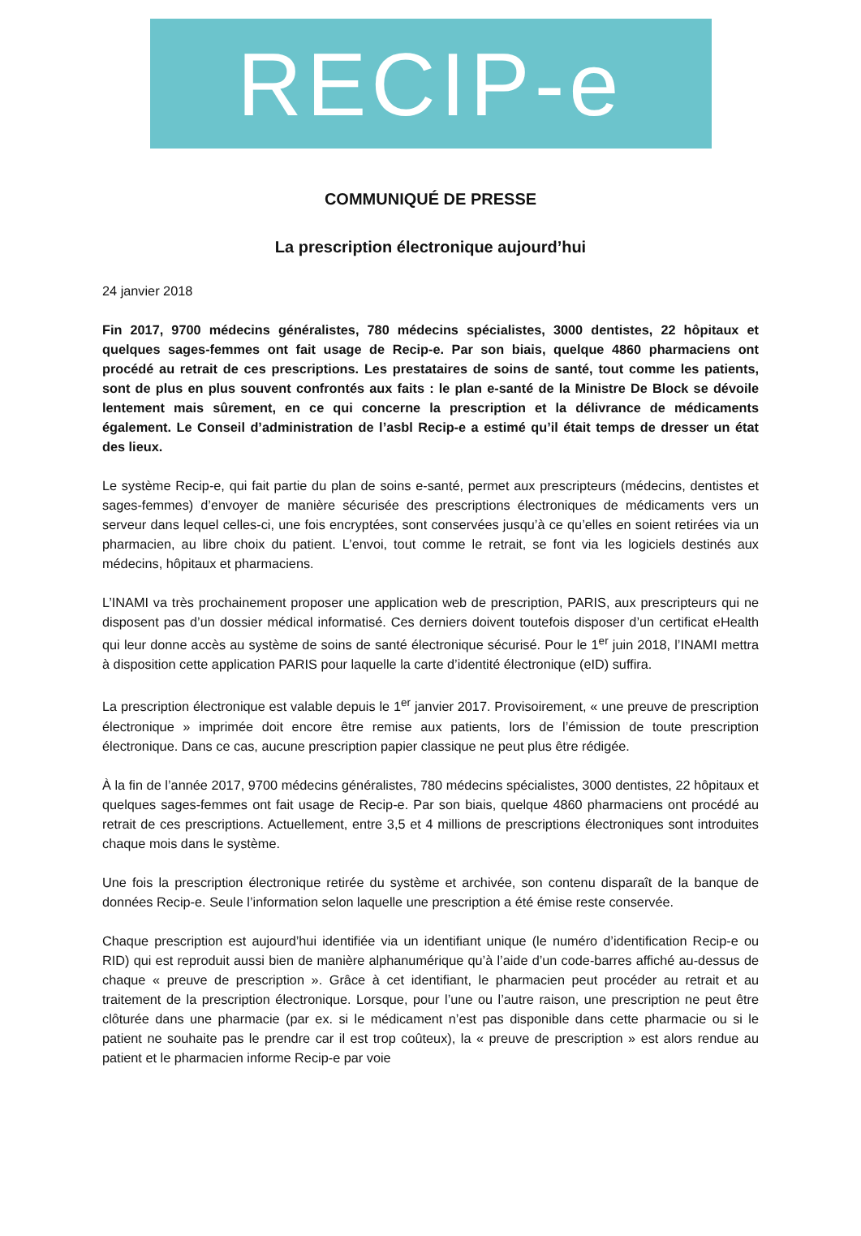RECIP-e
COMMUNIQUÉ DE PRESSE
La prescription électronique aujourd’hui
24 janvier 2018
Fin 2017, 9700 médecins généralistes, 780 médecins spécialistes, 3000 dentistes, 22 hôpitaux et quelques sages-femmes ont fait usage de Recip-e. Par son biais, quelque 4860 pharmaciens ont procédé au retrait de ces prescriptions. Les prestataires de soins de santé, tout comme les patients, sont de plus en plus souvent confrontés aux faits : le plan e-santé de la Ministre De Block se dévoile lentement mais sûrement, en ce qui concerne la prescription et la délivrance de médicaments également. Le Conseil d’administration de l’asbl Recip-e a estimé qu’il était temps de dresser un état des lieux.
Le système Recip-e, qui fait partie du plan de soins e-santé, permet aux prescripteurs (médecins, dentistes et sages-femmes) d’envoyer de manière sécurisée des prescriptions électroniques de médicaments vers un serveur dans lequel celles-ci, une fois encryptées, sont conservées jusqu’à ce qu’elles en soient retirées via un pharmacien, au libre choix du patient. L’envoi, tout comme le retrait, se font via les logiciels destinés aux médecins, hôpitaux et pharmaciens.
L’INAMI va très prochainement proposer une application web de prescription, PARIS, aux prescripteurs qui ne disposent pas d’un dossier médical informatisé. Ces derniers doivent toutefois disposer d’un certificat eHealth qui leur donne accès au système de soins de santé électronique sécurisé. Pour le 1<sup>er</sup> juin 2018, l’INAMI mettra à disposition cette application PARIS pour laquelle la carte d’identité électronique (eID) suffira.
La prescription électronique est valable depuis le 1<sup>er</sup> janvier 2017. Provisoirement, « une preuve de prescription électronique » imprimée doit encore être remise aux patients, lors de l’émission de toute prescription électronique. Dans ce cas, aucune prescription papier classique ne peut plus être rédigée.
À la fin de l’année 2017, 9700 médecins généralistes, 780 médecins spécialistes, 3000 dentistes, 22 hôpitaux et quelques sages-femmes ont fait usage de Recip-e. Par son biais, quelque 4860 pharmaciens ont procédé au retrait de ces prescriptions. Actuellement, entre 3,5 et 4 millions de prescriptions électroniques sont introduites chaque mois dans le système.
Une fois la prescription électronique retirée du système et archivée, son contenu disparaît de la banque de données Recip-e. Seule l’information selon laquelle une prescription a été émise reste conservée.
Chaque prescription est aujourd’hui identifiée via un identifiant unique (le numéro d’identification Recip-e ou RID) qui est reproduit aussi bien de manière alphanumérique qu’à l’aide d’un code-barres affiché au-dessus de chaque « preuve de prescription ». Grâce à cet identifiant, le pharmacien peut procéder au retrait et au traitement de la prescription électronique. Lorsque, pour l’une ou l’autre raison, une prescription ne peut être clôturée dans une pharmacie (par ex. si le médicament n’est pas disponible dans cette pharmacie ou si le patient ne souhaite pas le prendre car il est trop coûteux), la « preuve de prescription » est alors rendue au patient et le pharmacien informe Recip-e par voie